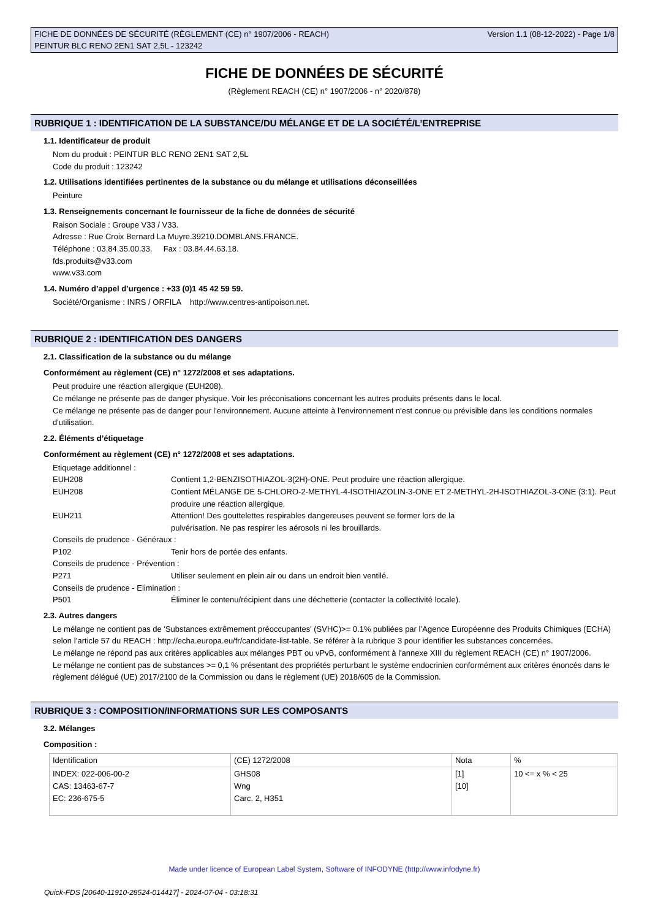FICHE DE DONNÉES DE SÉCURITÉ (RÈGLEMENT (CE) n° 1907/2006 - REACH)
PEINTUR BLC RENO 2EN1 SAT 2,5L - 123242
Version 1.1 (08-12-2022) - Page 1/8
FICHE DE DONNÉES DE SÉCURITÉ
(Règlement REACH (CE) n° 1907/2006 - n° 2020/878)
RUBRIQUE 1 : IDENTIFICATION DE LA SUBSTANCE/DU MÉLANGE ET DE LA SOCIÉTÉ/L’ENTREPRISE
1.1. Identificateur de produit
Nom du produit : PEINTUR BLC RENO 2EN1 SAT 2,5L
Code du produit : 123242
1.2. Utilisations identifiées pertinentes de la substance ou du mélange et utilisations déconseillées
Peinture
1.3. Renseignements concernant le fournisseur de la fiche de données de sécurité
Raison Sociale : Groupe V33 / V33.
Adresse : Rue Croix Bernard La Muyre.39210.DOMBLANS.FRANCE.
Téléphone : 03.84.35.00.33. Fax : 03.84.44.63.18.
fds.produits@v33.com
www.v33.com
1.4. Numéro d’appel d’urgence : +33 (0)1 45 42 59 59.
Société/Organisme : INRS / ORFILA http://www.centres-antipoison.net.
RUBRIQUE 2 : IDENTIFICATION DES DANGERS
2.1. Classification de la substance ou du mélange
Conformément au règlement (CE) n° 1272/2008 et ses adaptations.
Peut produire une réaction allergique (EUH208).
Ce mélange ne présente pas de danger physique. Voir les préconisations concernant les autres produits présents dans le local.
Ce mélange ne présente pas de danger pour l'environnement. Aucune atteinte à l'environnement n'est connue ou prévisible dans les conditions normales d'utilisation.
2.2. Éléments d’étiquetage
Conformément au règlement (CE) n° 1272/2008 et ses adaptations.
Etiquetage additionnel :
EUH208 Contient 1,2-BENZISOTHIAZOL-3(2H)-ONE. Peut produire une réaction allergique.
EUH208 Contient MÉLANGE DE 5-CHLORO-2-METHYL-4-ISOTHIAZOLIN-3-ONE ET 2-METHYL-2H-ISOTHIAZOL-3-ONE (3:1). Peut produire une réaction allergique.
EUH211 Attention! Des gouttelettes respirables dangereuses peuvent se former lors de la
pulvérisation. Ne pas respirer les aérosols ni les brouillards.
Conseils de prudence - Généraux :
P102 Tenir hors de portée des enfants.
Conseils de prudence - Prévention :
P271 Utiliser seulement en plein air ou dans un endroit bien ventilé.
Conseils de prudence - Elimination :
P501 Éliminer le contenu/récipient dans une déchetterie (contacter la collectivité locale).
2.3. Autres dangers
Le mélange ne contient pas de 'Substances extrêmement préoccupantes' (SVHC)>= 0.1% publiées par l’Agence Européenne des Produits Chimiques (ECHA) selon l’article 57 du REACH : http://echa.europa.eu/fr/candidate-list-table. Se référer à la rubrique 3 pour identifier les substances concernées.
Le mélange ne répond pas aux critères applicables aux mélanges PBT ou vPvB, conformément à l'annexe XIII du règlement REACH (CE) n° 1907/2006.
Le mélange ne contient pas de substances >= 0,1 % présentant des propriétés perturbant le système endocrinien conformément aux critères énoncés dans le règlement délégué (UE) 2017/2100 de la Commission ou dans le règlement (UE) 2018/605 de la Commission.
RUBRIQUE 3 : COMPOSITION/INFORMATIONS SUR LES COMPOSANTS
3.2. Mélanges
Composition :
| Identification | (CE) 1272/2008 | Nota | % |
| INDEX: 022-006-00-2 CAS: 13463-67-7 EC: 236-675-5 | GHS08 Wng Carc. 2, H351 | [1] [10] | 10 <= x % < 25 |
Made under licence of European Label System, Software of INFODYNE (http://www.infodyne.fr)
Quick-FDS [20640-11910-28524-014417] - 2024-07-04 - 03:18:31